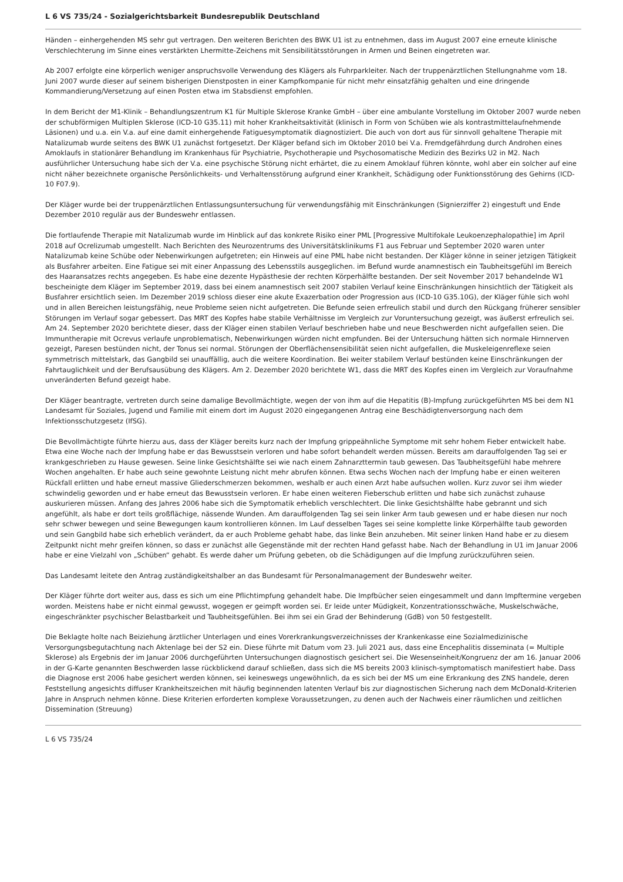L 6 VS 735/24 - Sozialgerichtsbarkeit Bundesrepublik Deutschland
Händen – einhergehenden MS sehr gut vertragen. Den weiteren Berichten des BWK U1 ist zu entnehmen, dass im August 2007 eine erneute klinische Verschlechterung im Sinne eines verstärkten Lhermitte-Zeichens mit Sensibilitätsstörungen in Armen und Beinen eingetreten war.
Ab 2007 erfolgte eine körperlich weniger anspruchsvolle Verwendung des Klägers als Fuhrparkleiter. Nach der truppenärztlichen Stellungnahme vom 18. Juni 2007 wurde dieser auf seinem bisherigen Dienstposten in einer Kampfkompanie für nicht mehr einsatzfähig gehalten und eine dringende Kommandierung/Versetzung auf einen Posten etwa im Stabsdienst empfohlen.
In dem Bericht der M1-Klinik – Behandlungszentrum K1 für Multiple Sklerose Kranke GmbH – über eine ambulante Vorstellung im Oktober 2007 wurde neben der schubförmigen Multiplen Sklerose (ICD-10 G35.11) mit hoher Krankheitsaktivität (klinisch in Form von Schüben wie als kontrastmittelaufnehmende Läsionen) und u.a. ein V.a. auf eine damit einhergehende Fatiguesymptomatik diagnostiziert. Die auch von dort aus für sinnvoll gehaltene Therapie mit Natalizumab wurde seitens des BWK U1 zunächst fortgesetzt. Der Kläger befand sich im Oktober 2010 bei V.a. Fremdgefährdung durch Androhen eines Amoklaufs in stationärer Behandlung im Krankenhaus für Psychiatrie, Psychotherapie und Psychosomatische Medizin des Bezirks U2 in M2. Nach ausführlicher Untersuchung habe sich der V.a. eine psychische Störung nicht erhärtet, die zu einem Amoklauf führen könnte, wohl aber ein solcher auf eine nicht näher bezeichnete organische Persönlichkeits- und Verhaltensstörung aufgrund einer Krankheit, Schädigung oder Funktionsstörung des Gehirns (ICD-10 F07.9).
Der Kläger wurde bei der truppenärztlichen Entlassungsuntersuchung für verwendungsfähig mit Einschränkungen (Signierziffer 2) eingestuft und Ende Dezember 2010 regulär aus der Bundeswehr entlassen.
Die fortlaufende Therapie mit Natalizumab wurde im Hinblick auf das konkrete Risiko einer PML [Progressive Multifokale Leukoenzephalopathie] im April 2018 auf Ocrelizumab umgestellt. Nach Berichten des Neurozentrums des Universitätsklinikums F1 aus Februar und September 2020 waren unter Natalizumab keine Schübe oder Nebenwirkungen aufgetreten; ein Hinweis auf eine PML habe nicht bestanden. Der Kläger könne in seiner jetzigen Tätigkeit als Busfahrer arbeiten. Eine Fatigue sei mit einer Anpassung des Lebensstils ausgeglichen. im Befund wurde anamnestisch ein Taubheitsgefühl im Bereich des Haaransatzes rechts angegeben. Es habe eine dezente Hypästhesie der rechten Körperhälfte bestanden. Der seit November 2017 behandelnde W1 bescheinigte dem Kläger im September 2019, dass bei einem anamnestisch seit 2007 stabilen Verlauf keine Einschränkungen hinsichtlich der Tätigkeit als Busfahrer ersichtlich seien. Im Dezember 2019 schloss dieser eine akute Exazerbation oder Progression aus (ICD-10 G35.10G), der Kläger fühle sich wohl und in allen Bereichen leistungsfähig, neue Probleme seien nicht aufgetreten. Die Befunde seien erfreulich stabil und durch den Rückgang früherer sensibler Störungen im Verlauf sogar gebessert. Das MRT des Kopfes habe stabile Verhältnisse im Vergleich zur Voruntersuchung gezeigt, was äußerst erfreulich sei. Am 24. September 2020 berichtete dieser, dass der Kläger einen stabilen Verlauf beschrieben habe und neue Beschwerden nicht aufgefallen seien. Die Immuntherapie mit Ocrevus verlaufe unproblematisch, Nebenwirkungen würden nicht empfunden. Bei der Untersuchung hätten sich normale Hirnnerven gezeigt, Paresen bestünden nicht, der Tonus sei normal. Störungen der Oberflächensensibilität seien nicht aufgefallen, die Muskeleigenreflexe seien symmetrisch mittelstark, das Gangbild sei unauffällig, auch die weitere Koordination. Bei weiter stabilem Verlauf bestünden keine Einschränkungen der Fahrtauglichkeit und der Berufsausübung des Klägers. Am 2. Dezember 2020 berichtete W1, dass die MRT des Kopfes einen im Vergleich zur Voraufnahme unveränderten Befund gezeigt habe.
Der Kläger beantragte, vertreten durch seine damalige Bevollmächtigte, wegen der von ihm auf die Hepatitis (B)-Impfung zurückgeführten MS bei dem N1 Landesamt für Soziales, Jugend und Familie mit einem dort im August 2020 eingegangenen Antrag eine Beschädigtenversorgung nach dem Infektionsschutzgesetz (IfSG).
Die Bevollmächtigte führte hierzu aus, dass der Kläger bereits kurz nach der Impfung grippeähnliche Symptome mit sehr hohem Fieber entwickelt habe. Etwa eine Woche nach der Impfung habe er das Bewusstsein verloren und habe sofort behandelt werden müssen. Bereits am darauffolgenden Tag sei er krankgeschrieben zu Hause gewesen. Seine linke Gesichtshälfte sei wie nach einem Zahnarzttermin taub gewesen. Das Taubheitsgefühl habe mehrere Wochen angehalten. Er habe auch seine gewohnte Leistung nicht mehr abrufen können. Etwa sechs Wochen nach der Impfung habe er einen weiteren Rückfall erlitten und habe erneut massive Gliederschmerzen bekommen, weshalb er auch einen Arzt habe aufsuchen wollen. Kurz zuvor sei ihm wieder schwindelig geworden und er habe erneut das Bewusstsein verloren. Er habe einen weiteren Fieberschub erlitten und habe sich zunächst zuhause auskurieren müssen. Anfang des Jahres 2006 habe sich die Symptomatik erheblich verschlechtert. Die linke Gesichtshälfte habe gebrannt und sich angefühlt, als habe er dort teils großflächige, nässende Wunden. Am darauffolgenden Tag sei sein linker Arm taub gewesen und er habe diesen nur noch sehr schwer bewegen und seine Bewegungen kaum kontrollieren können. Im Lauf desselben Tages sei seine komplette linke Körperhälfte taub geworden und sein Gangbild habe sich erheblich verändert, da er auch Probleme gehabt habe, das linke Bein anzuheben. Mit seiner linken Hand habe er zu diesem Zeitpunkt nicht mehr greifen können, so dass er zunächst alle Gegenstände mit der rechten Hand gefasst habe. Nach der Behandlung in U1 im Januar 2006 habe er eine Vielzahl von „Schüben“ gehabt. Es werde daher um Prüfung gebeten, ob die Schädigungen auf die Impfung zurückzuführen seien.
Das Landesamt leitete den Antrag zuständigkeitshalber an das Bundesamt für Personalmanagement der Bundeswehr weiter.
Der Kläger führte dort weiter aus, dass es sich um eine Pflichtimpfung gehandelt habe. Die Impfbücher seien eingesammelt und dann Impftermine vergeben worden. Meistens habe er nicht einmal gewusst, wogegen er geimpft worden sei. Er leide unter Müdigkeit, Konzentrationsschwäche, Muskelschwäche, eingeschränkter psychischer Belastbarkeit und Taubheitsgefühlen. Bei ihm sei ein Grad der Behinderung (GdB) von 50 festgestellt.
Die Beklagte holte nach Beiziehung ärztlicher Unterlagen und eines Vorerkrankungsverzeichnisses der Krankenkasse eine Sozialmedizinische Versorgungsbegutachtung nach Aktenlage bei der S2 ein. Diese führte mit Datum vom 23. Juli 2021 aus, dass eine Encephalitis disseminata (= Multiple Sklerose) als Ergebnis der im Januar 2006 durchgeführten Untersuchungen diagnostisch gesichert sei. Die Wesenseinheit/Kongruenz der am 16. Januar 2006 in der G-Karte genannten Beschwerden lasse rückblickend darauf schließen, dass sich die MS bereits 2003 klinisch-symptomatisch manifestiert habe. Dass die Diagnose erst 2006 habe gesichert werden können, sei keineswegs ungewöhnlich, da es sich bei der MS um eine Erkrankung des ZNS handele, deren Feststellung angesichts diffuser Krankheitszeichen mit häufig beginnenden latenten Verlauf bis zur diagnostischen Sicherung nach dem McDonald-Kriterien Jahre in Anspruch nehmen könne. Diese Kriterien erforderten komplexe Voraussetzungen, zu denen auch der Nachweis einer räumlichen und zeitlichen Dissemination (Streuung)
L 6 VS 735/24